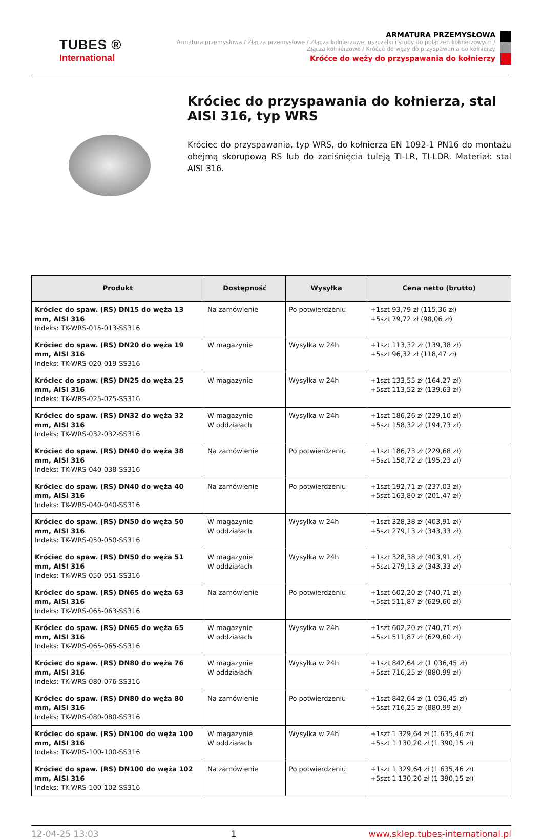TUBES ®
International
ARMATURA PRZEMYSŁOWA
Armatura przemysłowa / Złącza przemysłowe / Złącza kołnierzowe, uszczelki i śruby do połączeń kołnierzowych /
Złącza kołnierzowe / Króćce do węży do przyspawania do kołnierzy
Króćce do węży do przyspawania do kołnierzy
Króciec do przyspawania do kołnierza, stal AISI 316, typ WRS
Króciec do przyspawania, typ WRS, do kołnierza EN 1092-1 PN16 do montażu obejmą skorupową RS lub do zaciśnięcia tuleją TI-LR, TI-LDR. Materiał: stal AISI 316.
| Produkt | Dostępność | Wysyłka | Cena netto (brutto) |
| --- | --- | --- | --- |
| Króciec do spaw. (RS) DN15 do węża 13 mm, AISI 316 Indeks: TK-WRS-015-013-SS316 | Na zamówienie | Po potwierdzeniu | +1szt 93,79 zł (115,36 zł) +5szt 79,72 zł (98,06 zł) |
| Króciec do spaw. (RS) DN20 do węża 19 mm, AISI 316 Indeks: TK-WRS-020-019-SS316 | W magazynie | Wysyłka w 24h | +1szt 113,32 zł (139,38 zł) +5szt 96,32 zł (118,47 zł) |
| Króciec do spaw. (RS) DN25 do węża 25 mm, AISI 316 Indeks: TK-WRS-025-025-SS316 | W magazynie | Wysyłka w 24h | +1szt 133,55 zł (164,27 zł) +5szt 113,52 zł (139,63 zł) |
| Króciec do spaw. (RS) DN32 do węża 32 mm, AISI 316 Indeks: TK-WRS-032-032-SS316 | W magazynie W oddziałach | Wysyłka w 24h | +1szt 186,26 zł (229,10 zł) +5szt 158,32 zł (194,73 zł) |
| Króciec do spaw. (RS) DN40 do węża 38 mm, AISI 316 Indeks: TK-WRS-040-038-SS316 | Na zamówienie | Po potwierdzeniu | +1szt 186,73 zł (229,68 zł) +5szt 158,72 zł (195,23 zł) |
| Króciec do spaw. (RS) DN40 do węża 40 mm, AISI 316 Indeks: TK-WRS-040-040-SS316 | Na zamówienie | Po potwierdzeniu | +1szt 192,71 zł (237,03 zł) +5szt 163,80 zł (201,47 zł) |
| Króciec do spaw. (RS) DN50 do węża 50 mm, AISI 316 Indeks: TK-WRS-050-050-SS316 | W magazynie W oddziałach | Wysyłka w 24h | +1szt 328,38 zł (403,91 zł) +5szt 279,13 zł (343,33 zł) |
| Króciec do spaw. (RS) DN50 do węża 51 mm, AISI 316 Indeks: TK-WRS-050-051-SS316 | W magazynie W oddziałach | Wysyłka w 24h | +1szt 328,38 zł (403,91 zł) +5szt 279,13 zł (343,33 zł) |
| Króciec do spaw. (RS) DN65 do węża 63 mm, AISI 316 Indeks: TK-WRS-065-063-SS316 | Na zamówienie | Po potwierdzeniu | +1szt 602,20 zł (740,71 zł) +5szt 511,87 zł (629,60 zł) |
| Króciec do spaw. (RS) DN65 do węża 65 mm, AISI 316 Indeks: TK-WRS-065-065-SS316 | W magazynie W oddziałach | Wysyłka w 24h | +1szt 602,20 zł (740,71 zł) +5szt 511,87 zł (629,60 zł) |
| Króciec do spaw. (RS) DN80 do węża 76 mm, AISI 316 Indeks: TK-WRS-080-076-SS316 | W magazynie W oddziałach | Wysyłka w 24h | +1szt 842,64 zł (1 036,45 zł) +5szt 716,25 zł (880,99 zł) |
| Króciec do spaw. (RS) DN80 do węża 80 mm, AISI 316 Indeks: TK-WRS-080-080-SS316 | Na zamówienie | Po potwierdzeniu | +1szt 842,64 zł (1 036,45 zł) +5szt 716,25 zł (880,99 zł) |
| Króciec do spaw. (RS) DN100 do węża 100 mm, AISI 316 Indeks: TK-WRS-100-100-SS316 | W magazynie W oddziałach | Wysyłka w 24h | +1szt 1 329,64 zł (1 635,46 zł) +5szt 1 130,20 zł (1 390,15 zł) |
| Króciec do spaw. (RS) DN100 do węża 102 mm, AISI 316 Indeks: TK-WRS-100-102-SS316 | Na zamówienie | Po potwierdzeniu | +1szt 1 329,64 zł (1 635,46 zł) +5szt 1 130,20 zł (1 390,15 zł) |
12-04-25 13:03 1 www.sklep.tubes-international.pl